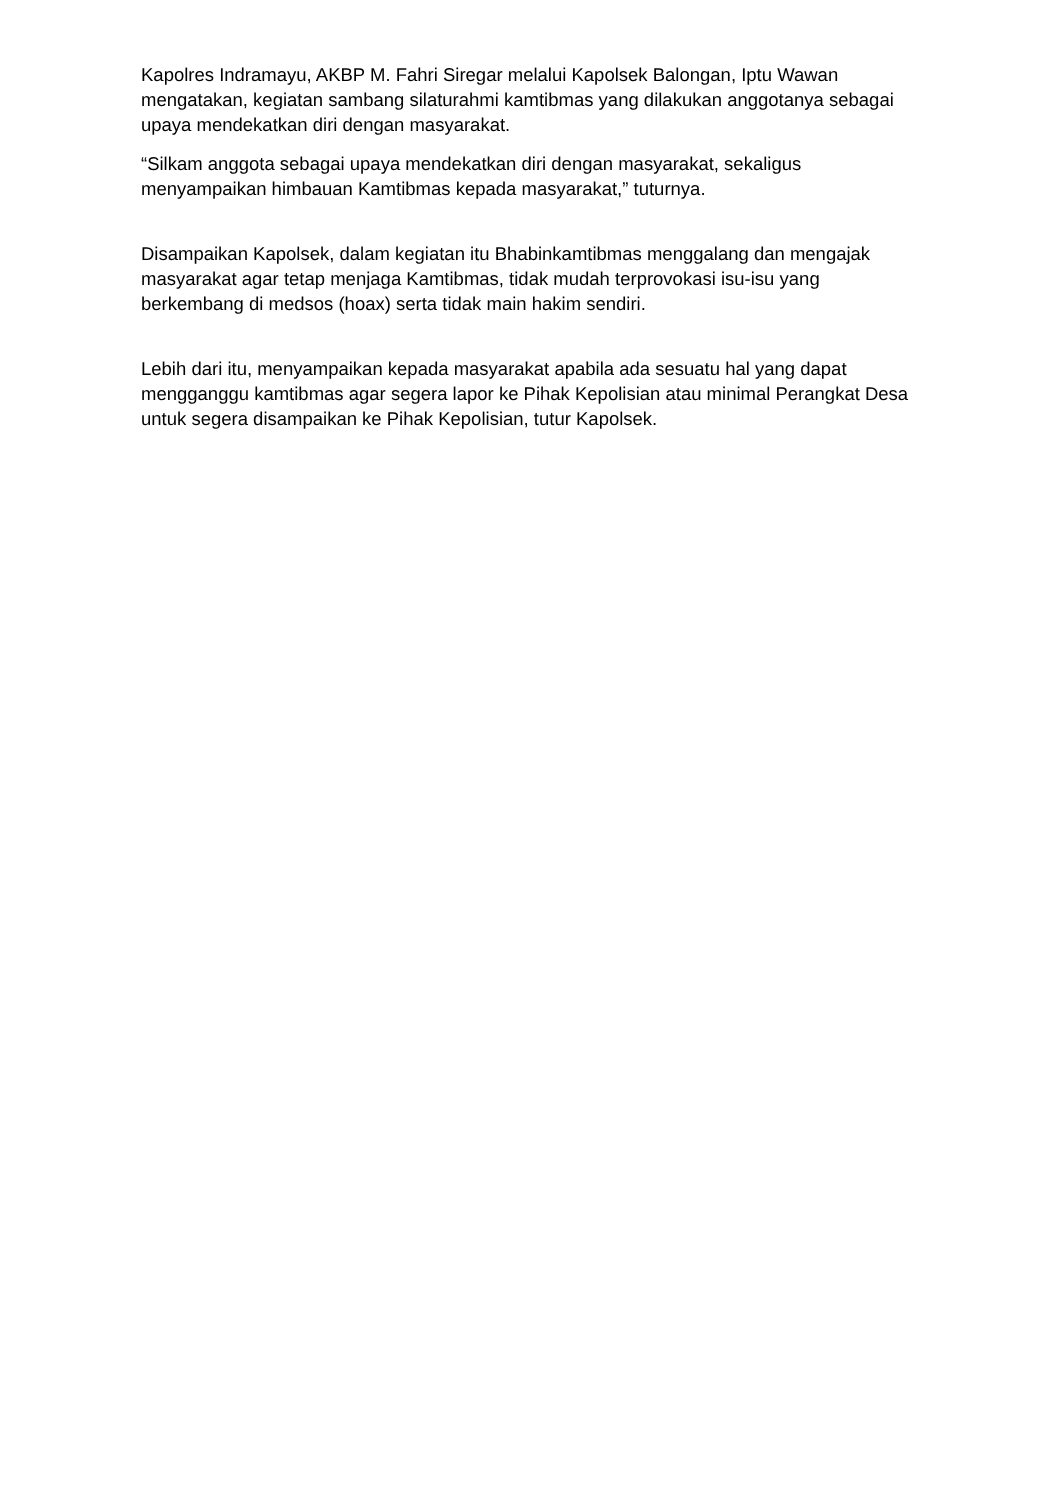Kapolres Indramayu, AKBP M. Fahri Siregar melalui Kapolsek Balongan, Iptu Wawan mengatakan, kegiatan sambang silaturahmi kamtibmas yang dilakukan anggotanya sebagai upaya mendekatkan diri dengan masyarakat.
“Silkam anggota sebagai upaya mendekatkan diri dengan masyarakat, sekaligus menyampaikan himbauan Kamtibmas kepada masyarakat,” tuturnya.
Disampaikan Kapolsek, dalam kegiatan itu Bhabinkamtibmas menggalang dan mengajak masyarakat agar tetap menjaga Kamtibmas, tidak mudah terprovokasi isu-isu yang berkembang di medsos (hoax) serta tidak main hakim sendiri.
Lebih dari itu, menyampaikan kepada masyarakat apabila ada sesuatu hal yang dapat mengganggu kamtibmas agar segera lapor ke Pihak Kepolisian atau minimal Perangkat Desa untuk segera disampaikan ke Pihak Kepolisian, tutur Kapolsek.